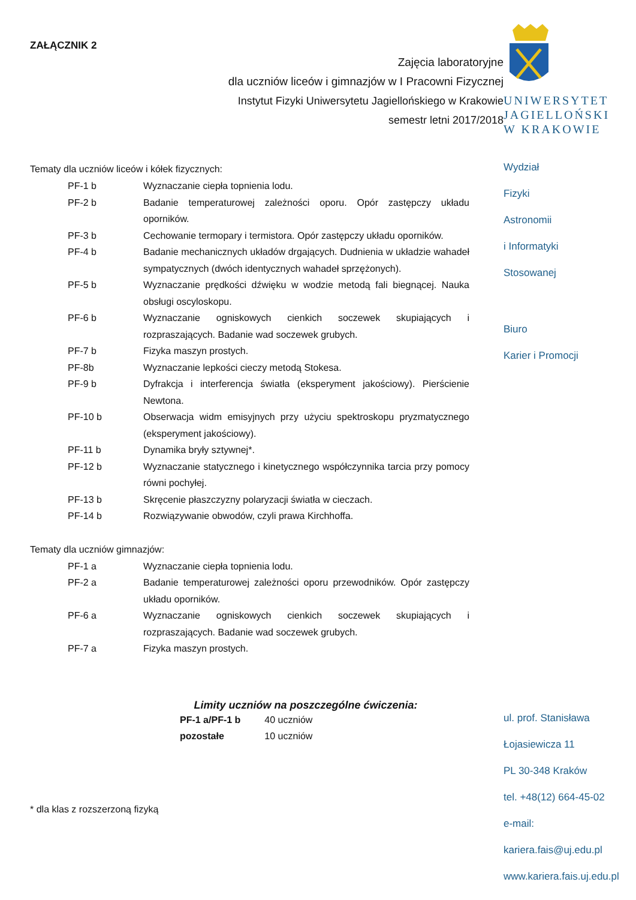ZAŁĄCZNIK 2
Zajęcia laboratoryjne
dla uczniów liceów i gimnazjów w I Pracowni Fizycznej
Instytut Fizyki Uniwersytetu Jagiellońskiego w Krakowie
semestr letni 2017/2018
Tematy dla uczniów liceów i kółek fizycznych:
| PF-1 b | Wyznaczanie ciepła topnienia lodu. |
| PF-2 b | Badanie temperaturowej zależności oporu. Opór zastępczy układu oporników. |
| PF-3 b | Cechowanie termopary i termistora. Opór zastępczy układu oporników. |
| PF-4 b | Badanie mechanicznych układów drgających. Dudnienia w układzie wahadeł sympatycznych (dwóch identycznych wahadeł sprzężonych). |
| PF-5 b | Wyznaczanie prędkości dźwięku w wodzie metodą fali biegnącej. Nauka obsługi oscyloskopu. |
| PF-6 b | Wyznaczanie ogniskowych cienkich soczewek skupiających i rozpraszających. Badanie wad soczewek grubych. |
| PF-7 b | Fizyka maszyn prostych. |
| PF-8b | Wyznaczanie lepkości cieczy metodą Stokesa. |
| PF-9 b | Dyfrakcja i interferencja światła (eksperyment jakościowy). Pierścienie Newtona. |
| PF-10 b | Obserwacja widm emisyjnych przy użyciu spektroskopu pryzmatycznego (eksperyment jakościowy). |
| PF-11 b | Dynamika bryły sztywnej*. |
| PF-12 b | Wyznaczanie statycznego i kinetycznego współczynnika tarcia przy pomocy równi pochyłej. |
| PF-13 b | Skręcenie płaszczyzny polaryzacji światła w cieczach. |
| PF-14 b | Rozwiązywanie obwodów, czyli prawa Kirchhoffa. |
Tematy dla uczniów gimnazjów:
| PF-1 a | Wyznaczanie ciepła topnienia lodu. |
| PF-2 a | Badanie temperaturowej zależności oporu przewodników. Opór zastępczy układu oporników. |
| PF-6 a | Wyznaczanie ogniskowych cienkich soczewek skupiających i rozpraszających. Badanie wad soczewek grubych. |
| PF-7 a | Fizyka maszyn prostych. |
Limity uczniów na poszczególne ćwiczenia:
| PF-1 a/PF-1 b | 40 uczniów |
| pozostałe | 10 uczniów |
* dla klas z rozszerzoną fizyką
UNIWERSYTET
JAGIELLOŃSKI
W KRAKOWIE
Wydział
Fizyki
Astronomii
i Informatyki
Stosowanej
Biuro
Karier i Promocji
ul. prof. Stanisława
Łojasiewicza 11
PL 30-348 Kraków
tel. +48(12) 664-45-02
e-mail:
kariera.fais@uj.edu.pl
www.kariera.fais.uj.edu.pl